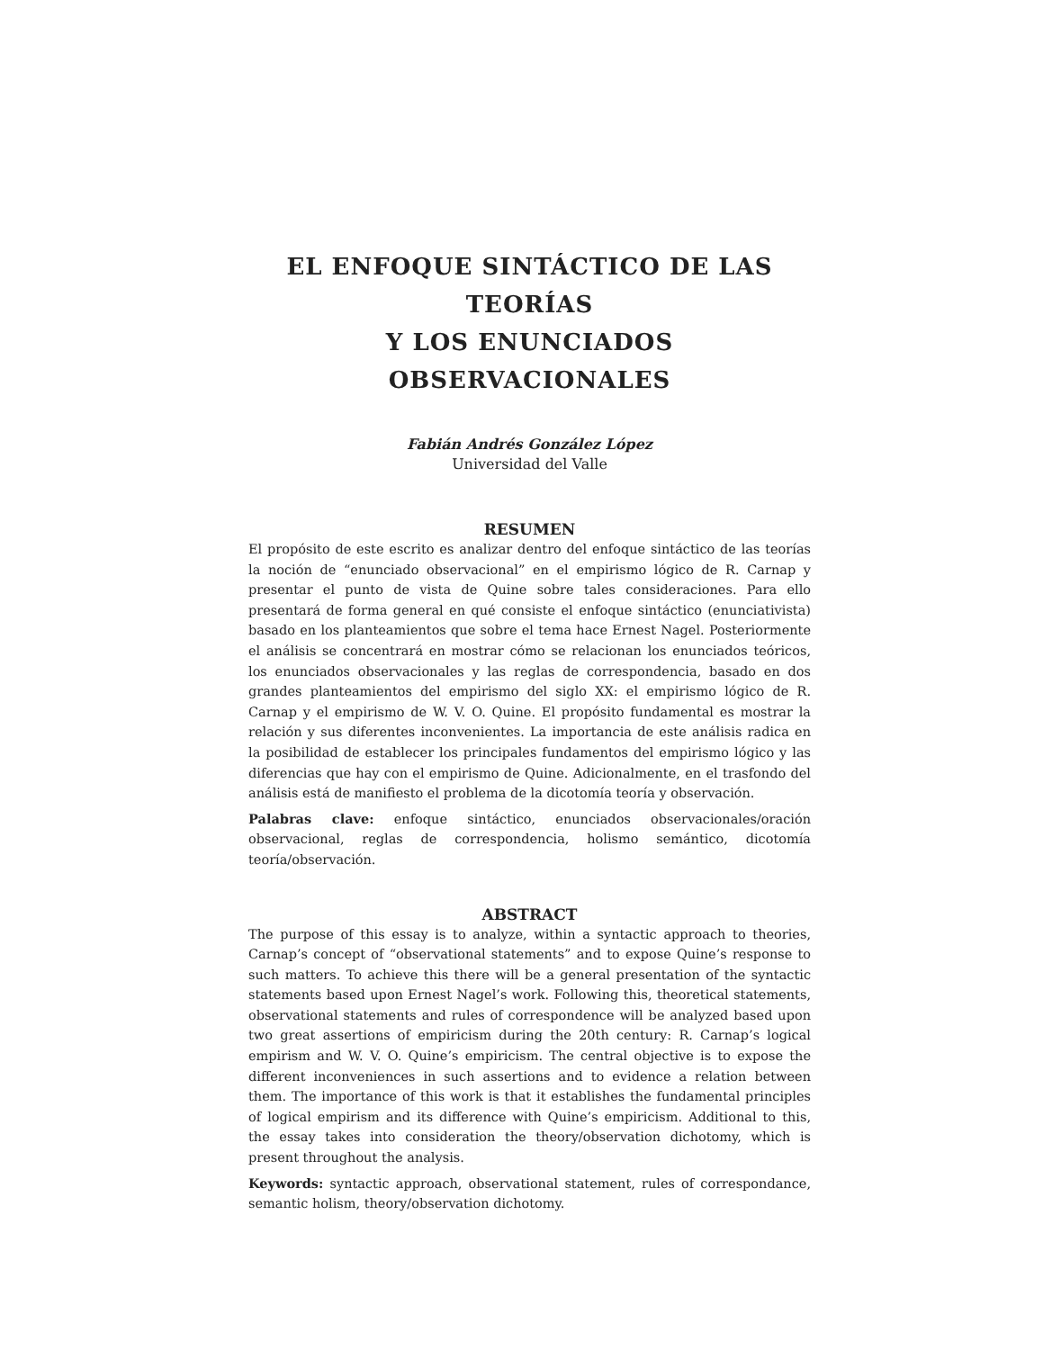EL ENFOQUE SINTÁCTICO DE LAS TEORÍAS
Y LOS ENUNCIADOS OBSERVACIONALES
Fabián Andrés González López
Universidad del Valle
RESUMEN
El propósito de este escrito es analizar dentro del enfoque sintáctico de las teorías la noción de “enunciado observacional” en el empirismo lógico de R. Carnap y presentar el punto de vista de Quine sobre tales consideraciones. Para ello presentará de forma general en qué consiste el enfoque sintáctico (enunciativista) basado en los planteamientos que sobre el tema hace Ernest Nagel. Posteriormente el análisis se concentrará en mostrar cómo se relacionan los enunciados teóricos, los enunciados observacionales y las reglas de correspondencia, basado en dos grandes planteamientos del empirismo del siglo XX: el empirismo lógico de R. Carnap y el empirismo de W. V. O. Quine. El propósito fundamental es mostrar la relación y sus diferentes inconvenientes. La importancia de este análisis radica en la posibilidad de establecer los principales fundamentos del empirismo lógico y las diferencias que hay con el empirismo de Quine. Adicionalmente, en el trasfondo del análisis está de manifiesto el problema de la dicotomía teoría y observación.
Palabras clave: enfoque sintáctico, enunciados observacionales/oración observacional, reglas de correspondencia, holismo semántico, dicotomía teoría/observación.
ABSTRACT
The purpose of this essay is to analyze, within a syntactic approach to theories, Carnap’s concept of “observational statements” and to expose Quine’s response to such matters. To achieve this there will be a general presentation of the syntactic statements based upon Ernest Nagel’s work. Following this, theoretical statements, observational statements and rules of correspondence will be analyzed based upon two great assertions of empiricism during the 20th century: R. Carnap’s logical empirism and W. V. O. Quine’s empiricism. The central objective is to expose the different inconveniences in such assertions and to evidence a relation between them. The importance of this work is that it establishes the fundamental principles of logical empirism and its difference with Quine’s empiricism. Additional to this, the essay takes into consideration the theory/observation dichotomy, which is present throughout the analysis.
Keywords: syntactic approach, observational statement, rules of correspondance, semantic holism, theory/observation dichotomy.